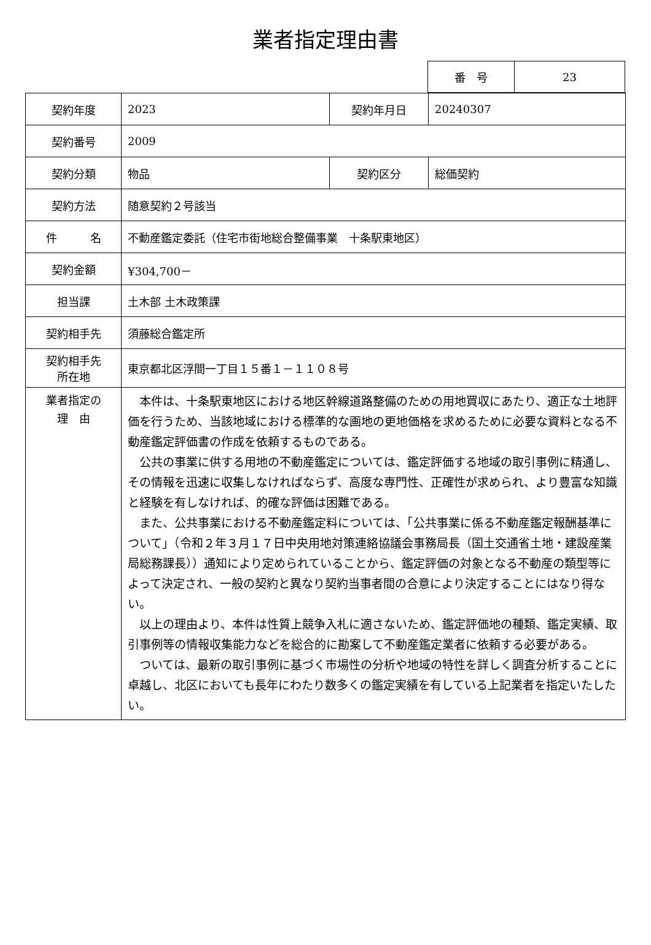業者指定理由書
| 番 号 | 23 |
| 契約年度 | 2023 | 契約年月日 | 20240307 |
| 契約番号 | 2009 | | |
| 契約分類 | 物品 | 契約区分 | 総価契約 |
| 契約方法 | 随意契約２号該当 | | |
| 件 名 | 不動産鑑定委託（住宅市街地総合整備事業 十条駅東地区） | | |
| 契約金額 | ¥304,700－ | | |
| 担当課 | 土木部 土木政策課 | | |
| 契約相手先 | 須藤総合鑑定所 | | |
| 契約相手先 所在地 | 東京都北区浮間一丁目１５番１－１１０８号 | | |
| 業者指定の 理 由 | 本件は、十条駅東地区における地区幹線道路整備のための用地買収にあたり、適正な土地評価を行うため、当該地域における標準的な画地の更地価格を求めるために必要な資料となる不動産鑑定評価書の作成を依頼するものである。 公共の事業に供する用地の不動産鑑定については、鑑定評価する地域の取引事例に精通し、その情報を迅速に収集しなければならず、高度な専門性、正確性が求められ、より豊富な知識と経験を有しなければ、的確な評価は困難である。 また、公共事業における不動産鑑定料については、「公共事業に係る不動産鑑定報酬基準について」（令和２年３月１７日中央用地対策連絡協議会事務局長（国土交通省土地・建設産業局総務課長））通知により定められていることから、鑑定評価の対象となる不動産の類型等によって決定され、一般の契約と異なり契約当事者間の合意により決定することにはなり得ない。 以上の理由より、本件は性質上競争入札に適さないため、鑑定評価地の種類、鑑定実績、取引事例等の情報収集能力などを総合的に勘案して不動産鑑定業者に依頼する必要がある。 ついては、最新の取引事例に基づく市場性の分析や地域の特性を詳しく調査分析することに卓越し、北区においても長年にわたり数多くの鑑定実績を有している上記業者を指定いたしたい。 | | |